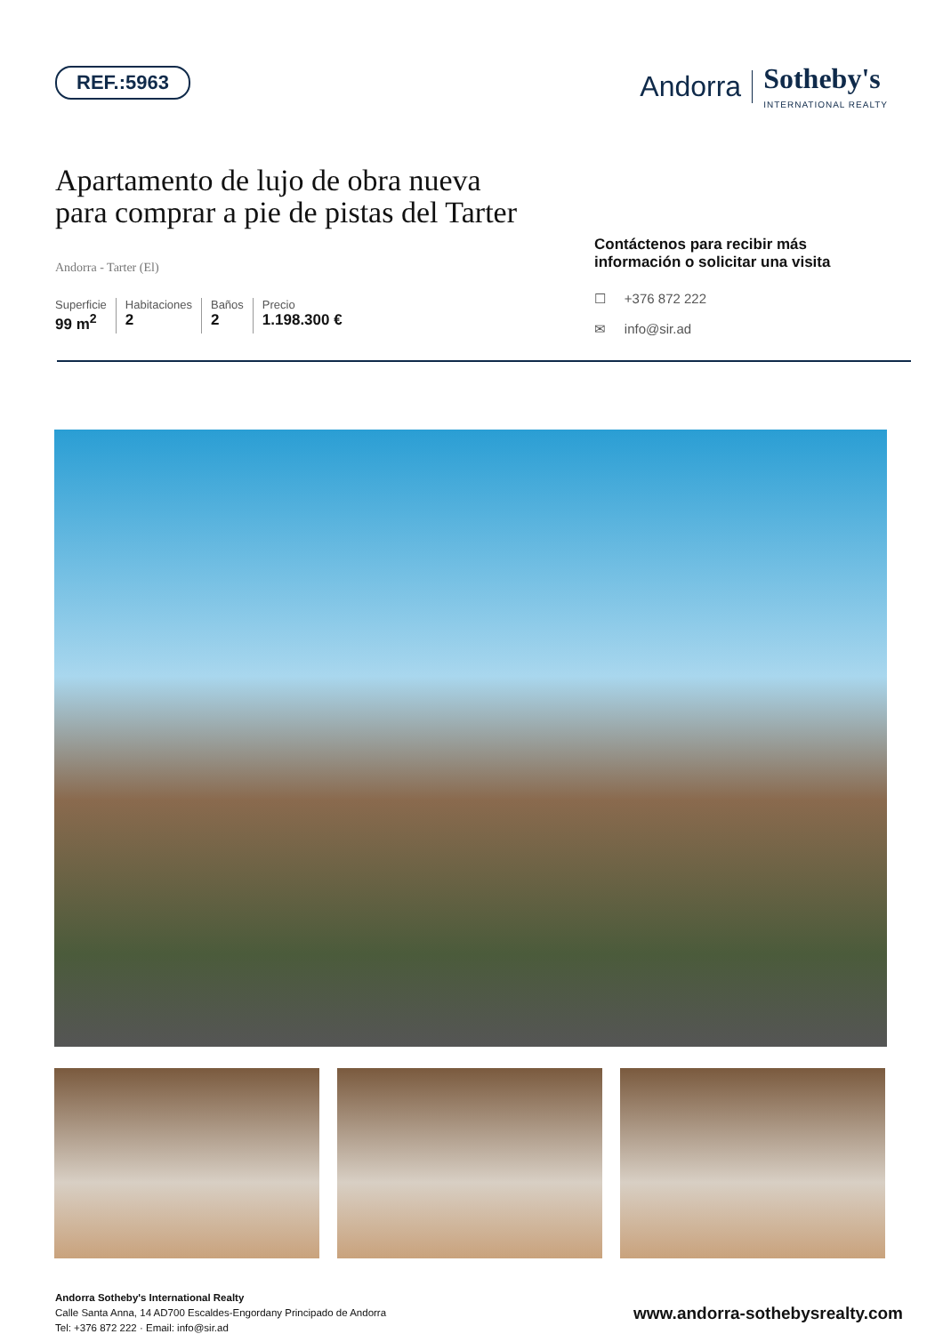REF.:5963
Andorra Sotheby's
INTERNATIONAL REALTY
Apartamento de lujo de obra nueva
para comprar a pie de pistas del Tarter
Andorra - Tarter (El)
Superficie
99 m<sup>2</sup>
Habitaciones
2
Baños
2
Precio
1.198.300 €
Contáctenos para recibir más información o solicitar una visita
☐ +376 872 222
✉ info@sir.ad
Andorra Sotheby's International Realty
Calle Santa Anna, 14 AD700 Escaldes-Engordany Principado de Andorra
Tel: +376 872 222 · Email: info@sir.ad
www.andorra-sothebysrealty.com